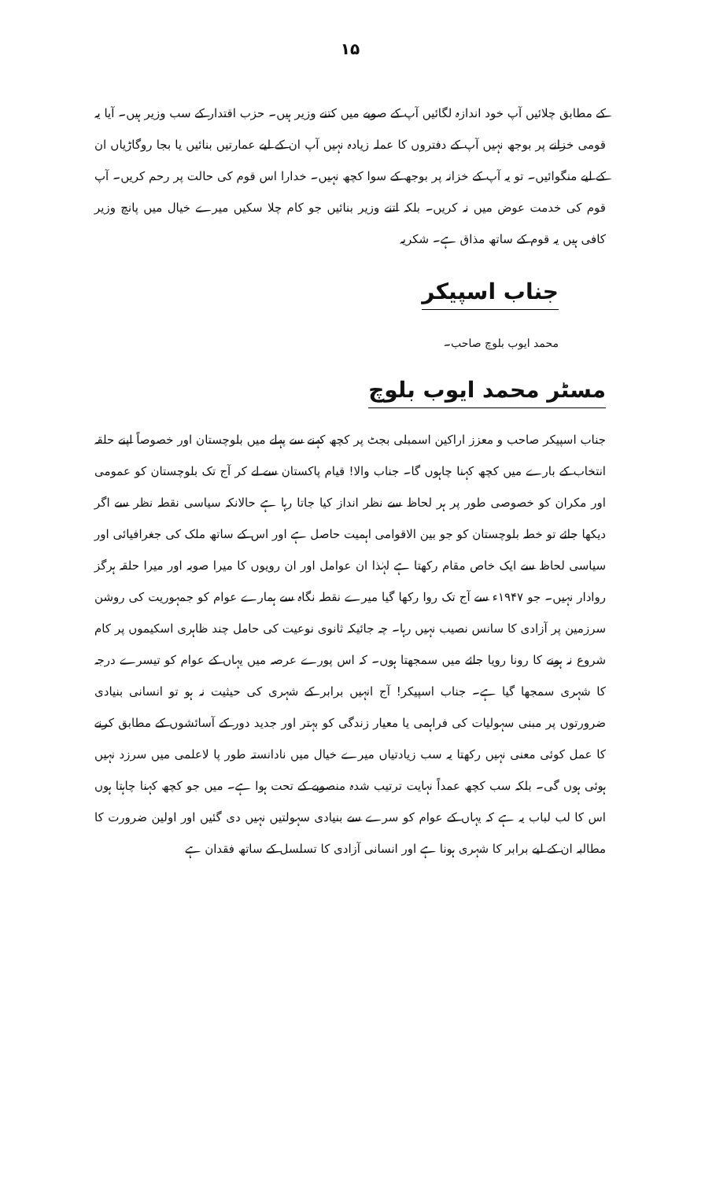۱۵
کے مطابق چلائیں آپ خود اندازہ لگائیں آپ کے صوبے میں کتنے وزیر ہیں۔ حزب اقتدار کے سب وزیر ہیں۔ آیا یہ قومی خزانے پر بوجھ نہیں آپ کے دفتروں کا عملہ زیادہ نہیں آپ ان کے لیے عمارتیں بنائیں یا بجا روگاڑیاں ان کے لیے منگوائیں۔ تو یہ آپ کے خزانہ پر بوجھ کے سوا کچھ نہیں۔ خدارا اس قوم کی حالت پر رحم کریں۔ آپ قوم کی خدمت عوض میں نہ کریں۔ بلکہ اتنے وزیر بنائیں جو کام چلا سکیں میرے خیال میں پانچ وزیر کافی ہیں یہ قوم کے ساتھ مذاق ہے۔ شکریہ
جناب اسپیکر
محمد ایوب بلوچ صاحب۔
مسٹر محمد ایوب بلوچ
جناب اسپیکر صاحب و معزز اراکین اسمبلی بجٹ پر کچھ کہنے سے پہلے میں بلوچستان اور خصوصاً اپنے حلقہ انتخاب کے بارے میں کچھ کہنا چاہوں گا۔ جناب والا! قیام پاکستان سے لے کر آج تک بلوچستان کو عمومی اور مکران کو خصوصی طور پر ہر لحاظ سے نظر انداز کیا جاتا رہا ہے حالانکہ سیاسی نقطہ نظر سے اگر دیکھا جائے تو خطہ بلوچستان کو جو بین الاقوامی اہمیت حاصل ہے اور اس کے ساتھ ملک کی جغرافیائی اور سیاسی لحاظ سے ایک خاص مقام رکھتا ہے لہٰذا ان عوامل اور ان رویوں کا میرا صوبہ اور میرا حلقہ ہرگز روادار نہیں۔ جو ۱۹۴۷ء سے آج تک روا رکھا گیا میرے نقطہ نگاہ سے ہمارے عوام کو جمہوریت کی روشن سرزمین پر آزادی کا سانس نصیب نہیں رہا۔ چہ جائیکہ ثانوی نوعیت کی حامل چند ظاہری اسکیموں پر کام شروع نہ ہونے کا رونا رویا جائے میں سمجھتا ہوں۔ کہ اس پورے عرصہ میں یہاں کے عوام کو تیسرے درجہ کا شہری سمجھا گیا ہے۔ جناب اسپیکر! آج انہیں برابر کے شہری کی حیثیت نہ ہو تو انسانی بنیادی ضرورتوں پر مبنی سہولیات کی فراہمی یا معیار زندگی کو بہتر اور جدید دور کے آسائشوں کے مطابق کرنے کا عمل کوئی معنی نہیں رکھتا یہ سب زیادتیاں میرے خیال میں نادانستہ طور پا لاعلمی میں سرزد نہیں ہوئی ہوں گی۔ بلکہ سب کچھ عمداً نہایت ترتیب شدہ منصوبے کے تحت ہوا ہے۔ میں جو کچھ کہنا چاہتا ہوں اس کا لب لباب یہ ہے کہ یہاں کے عوام کو سرے سے بنیادی سہولتیں نہیں دی گئیں اور اولین ضرورت کا مطالبہ ان کے لیے برابر کا شہری ہونا ہے اور انسانی آزادی کا تسلسل کے ساتھ فقدان ہے